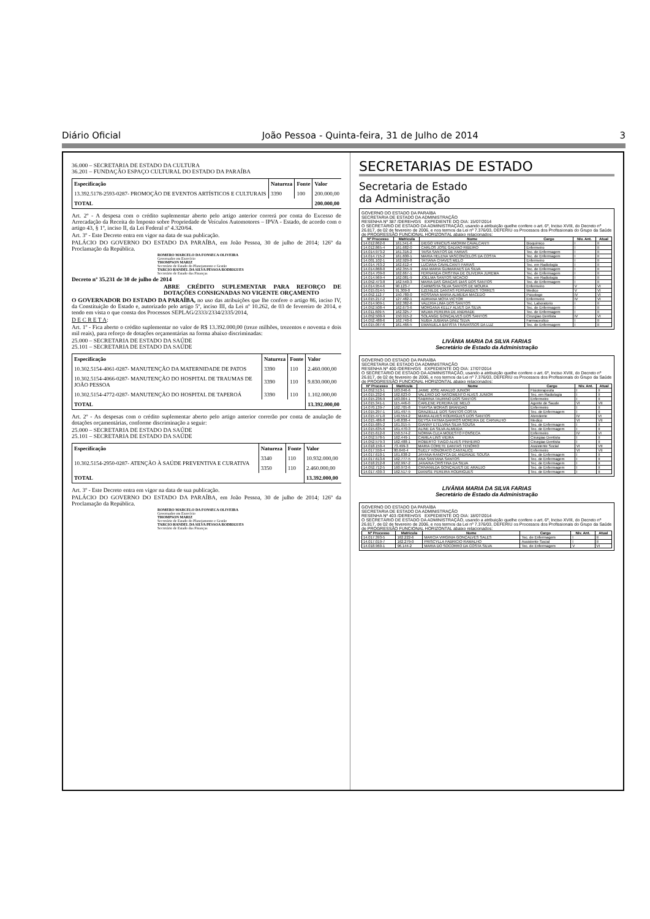Diário Oficial João Pessoa - Quinta-feira, 31 de Julho de 2014 3
36.000 – SECRETARIA DE ESTADO DA CULTURA
36.201 – FUNDAÇÃO ESPAÇO CULTURAL DO ESTADO DA PARAÍBA
| Especificação | Natureza | Fonte | Valor |
| --- | --- | --- | --- |
| 13.392.5178-2593-0287- PROMOÇÃO DE EVENTOS ARTÍSTICOS E CULTURAIS | 3390 | 100 | 200.000,00 |
| TOTAL | | | 200.000,00 |
Art. 2º - A despesa com o crédito suplementar aberto pelo artigo anterior correrá por conta do Excesso de Arrecadação da Receita do Imposto sobre Propriedade de Veículos Automotores – IPVA - Estado, de acordo com o artigo 43, § 1º, inciso II, da Lei Federal nº 4.320/64.
Art. 3º - Este Decreto entra em vigor na data de sua publicação.
PALÁCIO DO GOVERNO DO ESTADO DA PARAÍBA, em João Pessoa, 30 de julho de 2014; 126º da Proclamação da República.
ROMERO MARCELO DA FONSECA OLIVEIRA
Governador em Exercício
THOMPSON MARIZ
Secretário de Estado do Planejamento e Gestão
TARCIO HANDEL DA SILVA PESSOA RODRIGUES
Secretário de Estado das Finanças
Decreto nº 35.231 de 30 de julho de 2014
ABRE CRÉDITO SUPLEMENTAR PARA REFORÇO DE DOTAÇÕES CONSIGNADAS NO VIGENTE ORÇAMENTO
O GOVERNADOR DO ESTADO DA PARAÍBA, no uso das atribuições que lhe confere o artigo 86, inciso IV, da Constituição do Estado e, autorizado pelo artigo 5º, inciso III, da Lei nº 10.262, de 03 de fevereiro de 2014, e tendo em vista o que consta dos Processos SEPLAG/2333/2334/2335/2014,
D E C R E T A:
Art. 1º - Fica aberto o crédito suplementar no valor de R$ 13.392.000,00 (treze milhões, trezentos e noventa e dois mil reais), para reforço de dotações orçamentárias na forma abaixo discriminadas:
25.000 – SECRETARIA DE ESTADO DA SAÚDE
25.101 – SECRETARIA DE ESTADO DA SAÚDE
| Especificação | Natureza | Fonte | Valor |
| --- | --- | --- | --- |
| 10.302.5154-4061-0287- MANUTENÇÃO DA MATERNIDADE DE PATOS | 3390 | 110 | 2.460.000,00 |
| 10.302.5154-4066-0287- MANUTENÇÃO DO HOSPITAL DE TRAUMAS DE JOÃO PESSOA | 3390 | 110 | 9.830.000,00 |
| 10.302.5154-4772-0287- MANUTENÇÃO DO HOSPITAL DE TAPEROÁ | 3390 | 110 | 1.102.000,00 |
| TOTAL | | | 13.392.000,00 |
Art. 2º - As despesas com o crédito suplementar aberto pelo artigo anterior correrão por conta de anulação de dotações orçamentárias, conforme discriminação a seguir:
25.000 – SECRETARIA DE ESTADO DA SAÚDE
25.101 – SECRETARIA DE ESTADO DA SAÚDE
| Especificação | Natureza | Fonte | Valor |
| --- | --- | --- | --- |
| 10.302.5154-2950-0287- ATENÇÃO À SAÚDE PREVENTIVA E CURATIVA | 3340 | 110 | 10.932.000,00 |
| | 3350 | 110 | 2.460.000,00 |
| TOTAL | | | 13.392.000,00 |
Art. 3º - Este Decreto entra em vigor na data de sua publicação.
PALÁCIO DO GOVERNO DO ESTADO DA PARAÍBA, em João Pessoa, 30 de julho de 2014; 126º da Proclamação da República.
ROMERO MARCELO DA FONSECA OLIVEIRA
Governador em Exercício
THOMPSON MARIZ
Secretário de Estado do Planejamento e Gestão
TARCIO HANDEL DA SILVA PESSOA RODRIGUES
Secretário de Estado das Finanças
SECRETARIAS DE ESTADO
Secretaria de Estado
da Administração
GOVERNO DO ESTADO DA PARAÍBA
SECRETARIA DE ESTADO DA ADMINISTRAÇÃO
RESENHA Nº 387 /DEREH/GS EXPEDIENTE DO DIA: 15/07/2014
O SECRETÁRIO DE ESTADO DA ADMINISTRAÇÃO, usando a atribuição quelhe confere o art. 6º, Inciso XVIII, do Decreto nº 26.817, de 02 de fevereiro de 2006, e nos termos da Lei nº 7.376/03, DEFERIU os Processos dos Profissionais do Grupo da Saúde de PROGRESSÃO FUNCIONAL HORIZONTAL abaixo relacionados:
| Nº Processo | Matricula | Nome | Cargo | Niv. Ant. | Atual |
| --- | --- | --- | --- | --- | --- |
| 14.012.862-0 | 161.541-6 | DIEGO VINICIUS AMORIM CAVALCANTI | Bioquimico | I | II |
| 14.012.865-4 | 161.682-0 | CARLOS JOSE GALVAO RIBEIRO | Enfermeiro | I | II |
| 14.014.973-2 | 161.316-2 | TAISA SANTOS DE FARIAS | Tec. de Enfermagem | I | II |
| 14.014.715-2 | 161.600-1 | MARIA HELENA VASCONCELOS DA COSTA | Tec. de Enfermagem | I | II |
| 14.001.102-1 | 162.929-8 | TATIANA CHAVES MELO | Enfermeiro | I | II |
| 14.014.763-2 | 162.612-4 | LUCIANA CAVALCANTI FARIAS | Tec. em Radiologia | I | II |
| 14.014.868-0 | 162.355-9 | ANA MARIA GUIMARAES DA SILVA | Tec. de Enfermagem | I | II |
| 14.014.709-0 | 162.667-1 | FERNANDA CRISTINA DE OLIVEIRA JUREMA | Tec. de Enfermagem | I | II |
| 14.014.969-4 | 162.081-9 | JOELMA SANTOS NICACIO | Tec. em Radiologia | I | II |
| 14.052.473-8 | 162.540-3 | MARIA DAS GRAÇAS DIAS DOS SANTOS | Tec. de Enfermagem | I | II |
| 14.014.954-6 | 90.123-7 | CARMISITA SILVA SANTOS DE MOURA | Enfermeiro | V | VI |
| 14.015.014-5 | 91.309-0 | EZENILDE DANTAS FERNANDES TORRES | Medico | V | VI |
| 14.052.112-7 | 150.780-0 | ROSSANA MARIA ALMEIDA MACEDO | Psicologo | IV | VI |
| 14.015.217-2 | 127.482-1 | ADRIANA MOTA VICTOR | Enfermeiro | IV | VI |
| 14.014.909-1 | 162.382-6 | VALERIA LIMA DOS SANTOS | Tec. Laboratorio | I | II |
| 14.052.508-4 | 162.673-6 | MORGANA KELLY ALVES DA SILVA | Tec. de Enfermagem | I | II |
| 14.011.609-5 | 162.325-7 | WILMA PEREIRA DE ANDRADE | Tec. de Enfermagem | I | II |
| 14.052.500-9 | 150.915-2 | SOLANGE GONÇALVES DOS SANTOS | Cirurgiao Dentista | IV | VI |
| 14.052.488-6 | 162.740-6 | NUBIA JUBIANA DINIZ SILVA | Farmaceutico | I | II |
| 14.015.067-6 | 161.466-5 | EMANUELA BATISTA TRAVASSOS DA LUZ | Tec. de Enfermagem | I | II |
LIVÂNIA MARIA DA SILVA FARIAS
Secretário de Estado da Administração
GOVERNO DO ESTADO DA PARAÍBA
SECRETARIA DE ESTADO DA ADMINISTRAÇÃO
RESENHA Nº 400 /DEREH/GS EXPEDIENTE DO DIA: 17/07/2014
O SECRETÁRIO DE ESTADO DA ADMINISTRAÇÃO, usando a atribuição quelhe confere o art. 6º, Inciso XVIII, do Decreto nº 26.817, de 02 de fevereiro de 2006, e nos termos da Lei nº 7.376/03, DEFERIU os Processos dos Profissionais do Grupo da Saúde de PROGRESSÃO FUNCIONAL HORIZONTAL abaixo relacionados:
| Nº Processo | Matricula | Nome | Cargo | Niv. Ant. | Atual |
| --- | --- | --- | --- | --- | --- |
| 14.052.513-1 | 163.046-6 | JAIME JOSE ARAUJO JUNIOR | Fisioterapeuta | I | II |
| 14.015.232-6 | 162.623-0 | VALERIO DO NASCIMENTO ALVES JUNIOR | Tec. em Radiologia | I | II |
| 14.015.236-9 | 163.004-1 | SABRINA TAURINO DOS SANTOS | Enfermeiro | I | II |
| 14.015.341-1 | 115.446-0 | CARLENE PEREIRA DE MELO | Agente de Saude | VI | VII |
| 14.070.139-7 | 162.705-8 | THAYSA MORAIS BRANDAO | Enfermeiro | I | II |
| 14.015.297-1 | 161.497-5 | GRAZIELLE DOS SANTOS COSTA | Tec. de Enfermagem | I | II |
| 14.015.471-0 | 149.554-2 | MARIA ALVES RODRIGUES DOS SANTOS | Atendente | IV | VI |
| 14.015.486-8 | 148.838-4 | GEYSA FATIMA BARROS MOREIRA DE CARVALHO | Medico | VI | VII |
| 14.015.685-2 | 161.015-5 | GIANNY ETELVINA SILVA SOUSA | Tec. de Enfermagem | I | II |
| 14.015.635-6 | 161.470-3 | ALINE DA SILVA ALMEIDA | Tec. de Enfermagem | I | II |
| 14.015.612-0 | 150.574-2 | NORMA CLEA MODESTO FONSECA | Enfermeiro | IV | VI |
| 14.052.578-5 | 162.449-1 | CAMILA LINS VIEIRA | Cirurgiao Dentista | I | II |
| 14.052.579-3 | 162.488-1 | ROBERTO TIAGO ALVES PINHEIRO | Cirurgiao Dentista | I | II |
| 14.018.150-4 | 73.499-3 | MARIA CORETE DANTAS TENÓRIO | Assistente Social | VI | VII |
| 14.017.550-4 | 80.640-4 | SUELY HONORATO CANTALICE | Enfermeiro | VI | VII |
| 14.017.610-1 | 161.638-2 | JAYANA RANOYCA DE ANDRADE SOUSA | Tec. de Enfermagem | I | II |
| 14.017.613-6 | 162.777-5 | ANA SANTANA SANTOS | Tec. de Enfermagem | I | II |
| 14.018.212-8 | 162.997-2 | JANAINA CRISTINA DA SILVA | Tec. de Enfermagem | I | II |
| 14.052.712-5 | 160.972-6 | CRIVANILDA GONÇALVES DE ARAUJO | Tec. de Enfermagem | I | II |
| 14.017.430-3 | 162.517-9 | DIANISE PEREIRA RODRIGUES | Tec. de Enfermagem | I | II |
LIVÂNIA MARIA DA SILVA FARIAS
Secretário de Estado da Administração
GOVERNO DO ESTADO DA PARAÍBA
SECRETARIA DE ESTADO DA ADMINISTRAÇÃO
RESENHA Nº 403 /DEREH/GS EXPEDIENTE DO DIA: 18/07/2014
O SECRETÁRIO DE ESTADO DA ADMINISTRAÇÃO, usando a atribuição quelhe confere o art. 6º, Inciso XVIII, do Decreto nº 26.817, de 02 de fevereiro de 2006, e nos termos da Lei nº 7.376/03, DEFERIU os Processos dos Profissionais do Grupo da Saúde de PROGRESSÃO FUNCIONAL HORIZONTAL abaixo relacionados:
| Nº Processo | Matricula | Nome | Cargo | Niv. Ant. | Atual |
| --- | --- | --- | --- | --- | --- |
| 14.017.393-5 | 162.222-6 | MARCIA VIRGINIA GONÇALVES SALES | Tec. de Enfermagem | I | II |
| 14.017.019-7 | 162.279-0 | PRISCYLLA FABRICIO RAMALHO | Assistente Social | I | II |
| 14.018.960-1 | 96.144-2 | MARIA DO SOCORRO DA COSTA SILVA | Tec. de Enfermagem | V | VI |